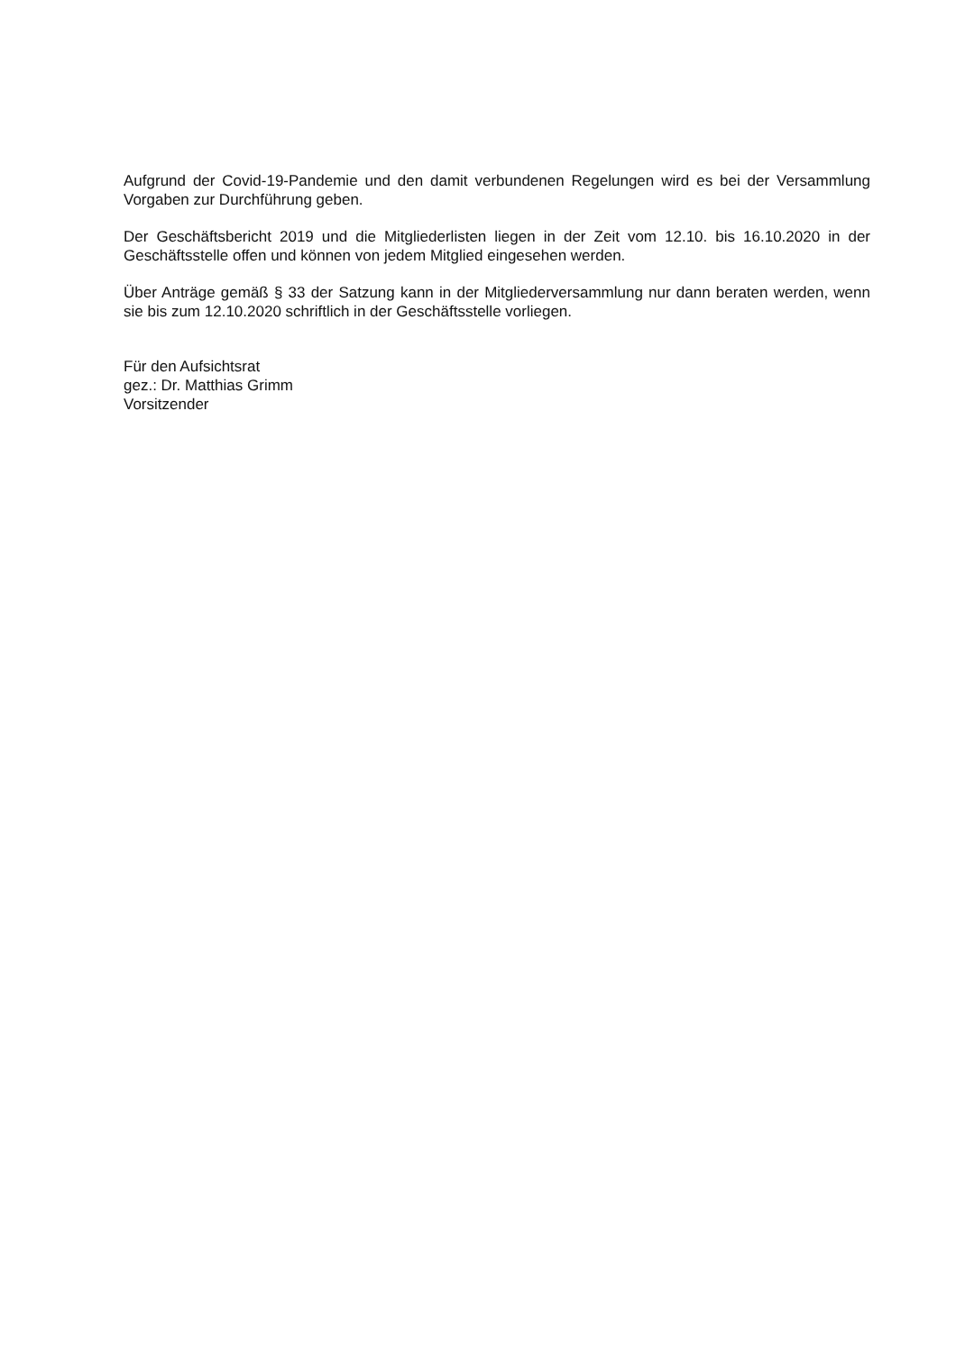Aufgrund der Covid-19-Pandemie und den damit verbundenen Regelungen wird es bei der Versammlung Vorgaben zur Durchführung geben.
Der Geschäftsbericht 2019 und die Mitgliederlisten liegen in der Zeit vom 12.10. bis 16.10.2020 in der Geschäftsstelle offen und können von jedem Mitglied eingesehen werden.
Über Anträge gemäß § 33 der Satzung kann in der Mitgliederversammlung nur dann beraten werden, wenn sie bis zum 12.10.2020 schriftlich in der Geschäftsstelle vorliegen.
Für den Aufsichtsrat
gez.: Dr. Matthias Grimm
Vorsitzender